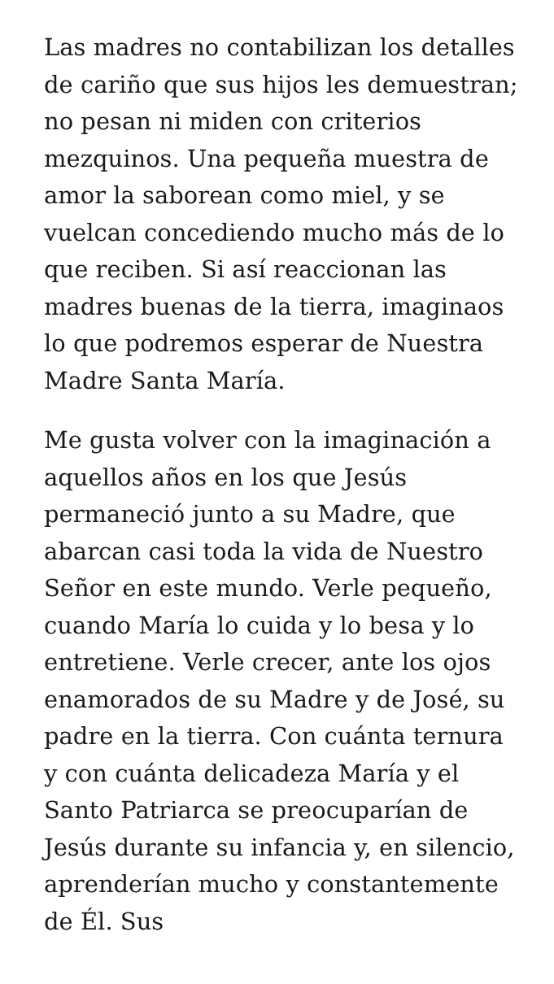Las madres no contabilizan los detalles de cariño que sus hijos les demuestran; no pesan ni miden con criterios mezquinos. Una pequeña muestra de amor la saborean como miel, y se vuelcan concediendo mucho más de lo que reciben. Si así reaccionan las madres buenas de la tierra, imaginaos lo que podremos esperar de Nuestra Madre Santa María.
Me gusta volver con la imaginación a aquellos años en los que Jesús permaneció junto a su Madre, que abarcan casi toda la vida de Nuestro Señor en este mundo. Verle pequeño, cuando María lo cuida y lo besa y lo entretiene. Verle crecer, ante los ojos enamorados de su Madre y de José, su padre en la tierra. Con cuánta ternura y con cuánta delicadeza María y el Santo Patriarca se preocuparían de Jesús durante su infancia y, en silencio, aprenderían mucho y constantemente de Él. Sus